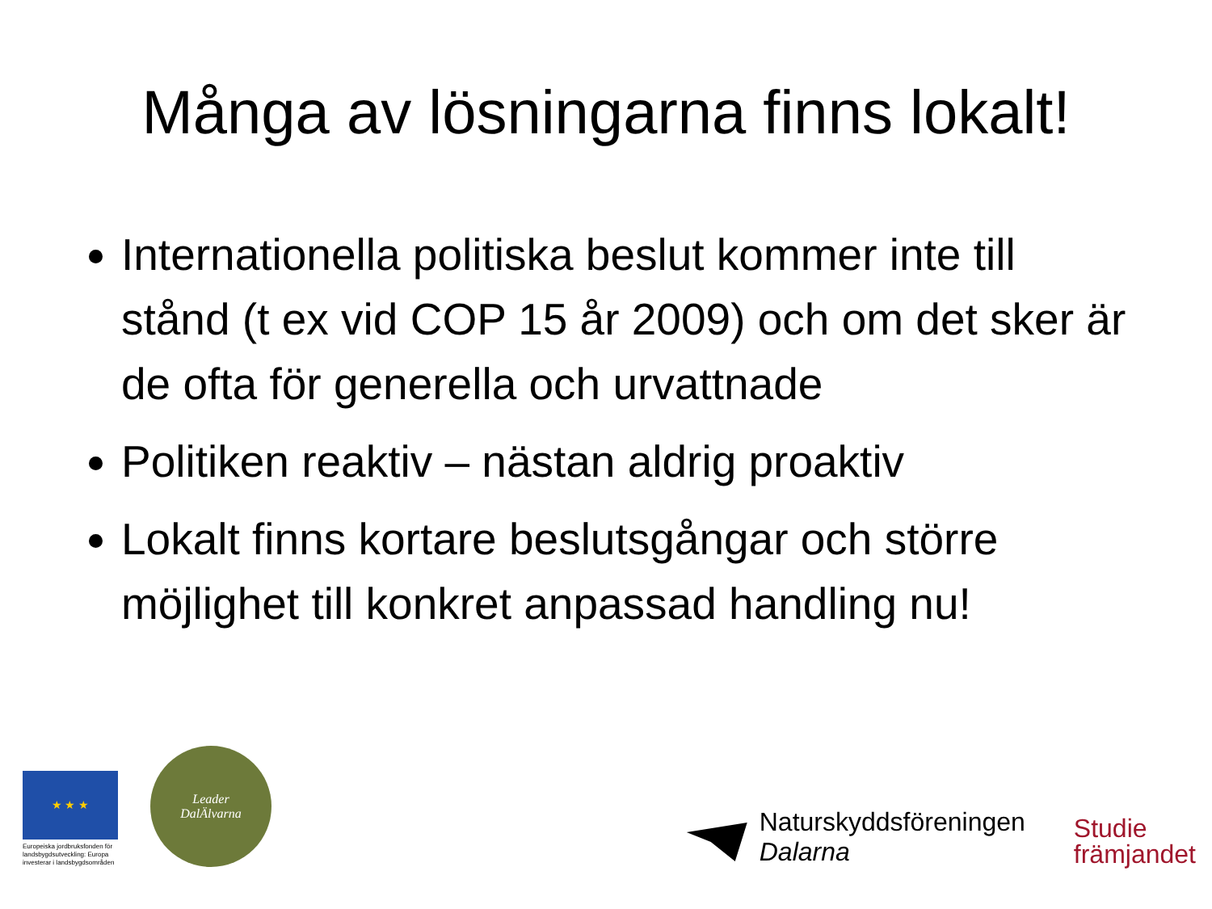Många av lösningarna finns lokalt!
Internationella politiska beslut kommer inte till stånd (t ex vid COP 15 år 2009) och om det sker är de ofta för generella och urvattnade
Politiken reaktiv – nästan aldrig proaktiv
Lokalt finns kortare beslutsgångar och större möjlighet till konkret anpassad handling nu!
★ ★ ★
Europeiska jordbruksfonden för landsbygdsutveckling: Europa investerar i landsbygdsområden
Leader
DalÄlvarna
Naturskyddsföreningen
Dalarna
Studie
främjandet